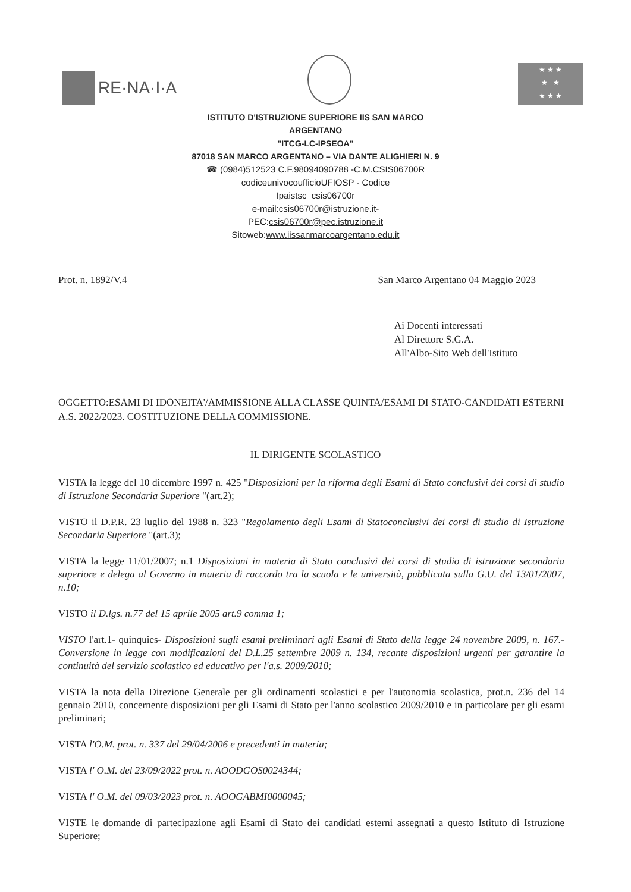RE·NA·I·A
★ ★ ★
★ ★
★ ★ ★
ISTITUTO D'ISTRUZIONE SUPERIORE IIS SAN MARCO
ARGENTANO
"ITCG-LC-IPSEOA"
87018 SAN MARCO ARGENTANO – VIA DANTE ALIGHIERI N. 9
☎ (0984)512523 C.F.98094090788 -C.M.CSIS06700R
codiceunivocoufficioUFIOSP - Codice
Ipaistsc_csis06700r
e-mail:csis06700r@istruzione.it-
PEC:csis06700r@pec.istruzione.it
Sitoweb:www.iissanmarcoargentano.edu.it
Prot. n. 1892/V.4 San Marco Argentano 04 Maggio 2023
Ai Docenti interessati
Al Direttore S.G.A.
All'Albo-Sito Web dell'Istituto
OGGETTO:ESAMI DI IDONEITA'/AMMISSIONE ALLA CLASSE QUINTA/ESAMI DI STATO-CANDIDATI ESTERNI A.S. 2022/2023. COSTITUZIONE DELLA COMMISSIONE.
IL DIRIGENTE SCOLASTICO
VISTA la legge del 10 dicembre 1997 n. 425 "Disposizioni per la riforma degli Esami di Stato conclusivi dei corsi di studio di Istruzione Secondaria Superiore "(art.2);
VISTO il D.P.R. 23 luglio del 1988 n. 323 "Regolamento degli Esami di Statoconclusivi dei corsi di studio di Istruzione Secondaria Superiore "(art.3);
VISTA la legge 11/01/2007; n.1 Disposizioni in materia di Stato conclusivi dei corsi di studio di istruzione secondaria superiore e delega al Governo in materia di raccordo tra la scuola e le università, pubblicata sulla G.U. del 13/01/2007, n.10;
VISTO il D.lgs. n.77 del 15 aprile 2005 art.9 comma 1;
VISTO l'art.1- quinquies- Disposizioni sugli esami preliminari agli Esami di Stato della legge 24 novembre 2009, n. 167.- Conversione in legge con modificazioni del D.L.25 settembre 2009 n. 134, recante disposizioni urgenti per garantire la continuità del servizio scolastico ed educativo per l'a.s. 2009/2010;
VISTA la nota della Direzione Generale per gli ordinamenti scolastici e per l'autonomia scolastica, prot.n. 236 del 14 gennaio 2010, concernente disposizioni per gli Esami di Stato per l'anno scolastico 2009/2010 e in particolare per gli esami preliminari;
VISTA l'O.M. prot. n. 337 del 29/04/2006 e precedenti in materia;
VISTA l' O.M. del 23/09/2022 prot. n. AOODGOS0024344;
VISTA l' O.M. del 09/03/2023 prot. n. AOOGABMI0000045;
VISTE le domande di partecipazione agli Esami di Stato dei candidati esterni assegnati a questo Istituto di Istruzione Superiore;